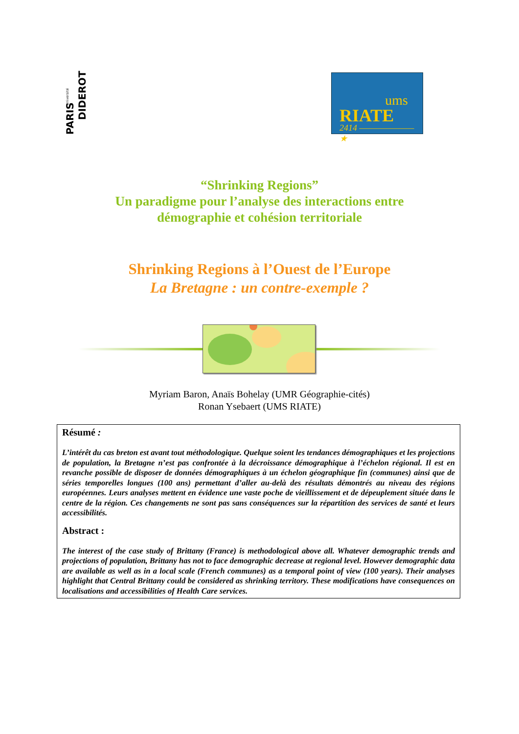PARIS
DIDEROT
université
ums
RIATE
2414 ——————— ★
“Shrinking Regions”
Un paradigme pour l’analyse des interactions entre
démographie et cohésion territoriale
Shrinking Regions à l’Ouest de l’Europe
La Bretagne : un contre-exemple ?
Myriam Baron, Anaïs Bohelay (UMR Géographie-cités)
Ronan Ysebaert (UMS RIATE)
Résumé :
L’intérêt du cas breton est avant tout méthodologique. Quelque soient les tendances démographiques et les projections de population, la Bretagne n’est pas confrontée à la décroissance démographique à l’échelon régional. Il est en revanche possible de disposer de données démographiques à un échelon géographique fin (communes) ainsi que de séries temporelles longues (100 ans) permettant d’aller au-delà des résultats démontrés au niveau des régions européennes. Leurs analyses mettent en évidence une vaste poche de vieillissement et de dépeuplement située dans le centre de la région. Ces changements ne sont pas sans conséquences sur la répartition des services de santé et leurs accessibilités.
Abstract :
The interest of the case study of Brittany (France) is methodological above all. Whatever demographic trends and projections of population, Brittany has not to face demographic decrease at regional level. However demographic data are available as well as in a local scale (French communes) as a temporal point of view (100 years). Their analyses highlight that Central Brittany could be considered as shrinking territory. These modifications have consequences on localisations and accessibilities of Health Care services.